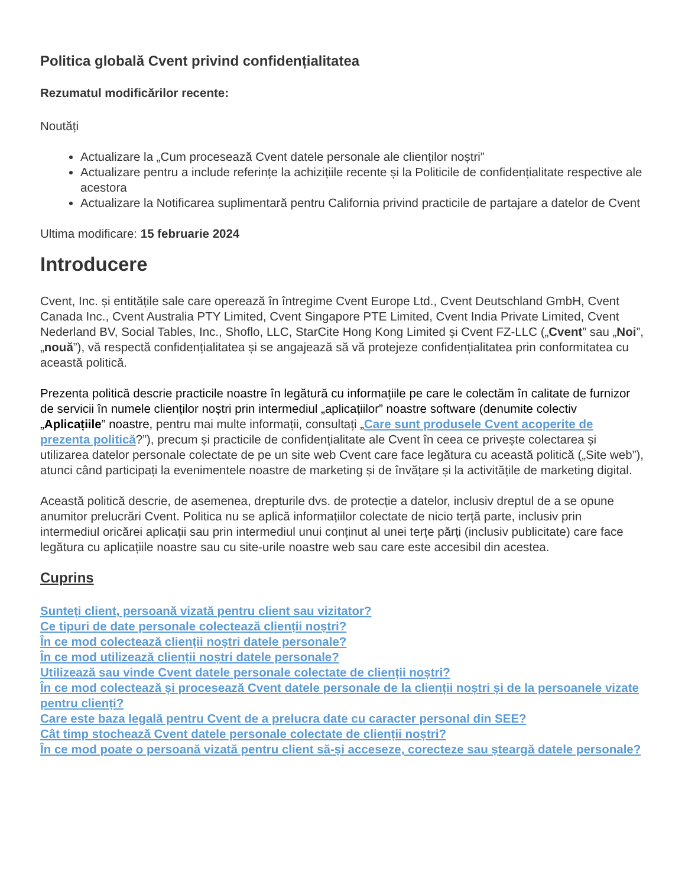Politica globală Cvent privind confidențialitatea
Rezumatul modificărilor recente:
Noutăți
Actualizare la „Cum procesează Cvent datele personale ale clienților noștri”
Actualizare pentru a include referințe la achizițiile recente și la Politicile de confidențialitate respective ale acestora
Actualizare la Notificarea suplimentară pentru California privind practicile de partajare a datelor de Cvent
Ultima modificare: 15 februarie 2024
Introducere
Cvent, Inc. și entitățile sale care operează în întregime Cvent Europe Ltd., Cvent Deutschland GmbH, Cvent Canada Inc., Cvent Australia PTY Limited, Cvent Singapore PTE Limited, Cvent India Private Limited, Cvent Nederland BV, Social Tables, Inc., Shoflo, LLC, StarCite Hong Kong Limited și Cvent FZ-LLC („Cvent” sau „Noi”, „nouă”), vă respectă confidențialitatea și se angajează să vă protejeze confidențialitatea prin conformitatea cu această politică.
Prezenta politică descrie practicile noastre în legătură cu informațiile pe care le colectăm în calitate de furnizor de servicii în numele clienților noștri prin intermediul „aplicațiilor” noastre software (denumite colectiv „Aplicațiile” noastre, pentru mai multe informații, consultați „Care sunt produsele Cvent acoperite de prezenta politică?”), precum și practicile de confidențialitate ale Cvent în ceea ce privește colectarea și utilizarea datelor personale colectate de pe un site web Cvent care face legătura cu această politică („Site web”), atunci când participați la evenimentele noastre de marketing și de învățare și la activitățile de marketing digital.
Această politică descrie, de asemenea, drepturile dvs. de protecție a datelor, inclusiv dreptul de a se opune anumitor prelucrări Cvent. Politica nu se aplică informațiilor colectate de nicio terță parte, inclusiv prin intermediul oricărei aplicații sau prin intermediul unui conținut al unei terțe părți (inclusiv publicitate) care face legătura cu aplicațiile noastre sau cu site-urile noastre web sau care este accesibil din acestea.
Cuprins
Sunteți client, persoană vizată pentru client sau vizitator?
Ce tipuri de date personale colectează clienții noștri?
În ce mod colectează clienții noștri datele personale?
În ce mod utilizează clienții noștri datele personale?
Utilizează sau vinde Cvent datele personale colectate de clienții noștri?
În ce mod colectează și procesează Cvent datele personale de la clienții noștri și de la persoanele vizate pentru clienți?
Care este baza legală pentru Cvent de a prelucra date cu caracter personal din SEE?
Cât timp stochează Cvent datele personale colectate de clienții noștri?
În ce mod poate o persoană vizată pentru client să-și acceseze, corecteze sau șteargă datele personale?